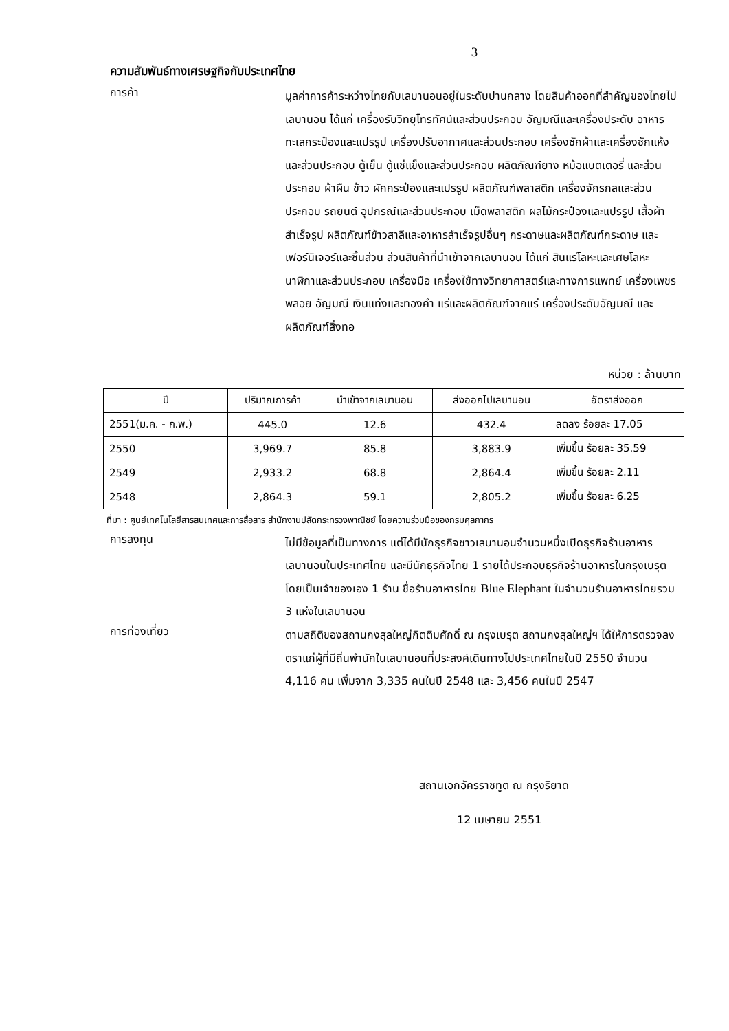3
ความสัมพันธ์ทางเศรษฐกิจกับประเทศไทย
การค้า
มูลค่าการค้าระหว่างไทยกับเลบานอนอยู่ในระดับปานกลาง โดยสินค้าออกที่สำคัญของไทยไปเลบานอน ได้แก่ เครื่องรับวิทยุโทรทัศน์และส่วนประกอบ อัญมณีและเครื่องประดับ อาหารทะเลกระป๋องและแปรรูป เครื่องปรับอากาศและส่วนประกอบ เครื่องซักผ้าและเครื่องซักแห้งและส่วนประกอบ ตู้เย็น ตู้แช่แข็งและส่วนประกอบ ผลิตภัณฑ์ยาง หม้อแบตเตอรี่ และส่วนประกอบ ผ้าผืน ข้าว ผักกระป๋องและแปรรูป ผลิตภัณฑ์พลาสติก เครื่องจักรกลและส่วนประกอบ รถยนต์ อุปกรณ์และส่วนประกอบ เม็ดพลาสติก ผลไม้กระป๋องและแปรรูป เสื้อผ้าสำเร็จรูป ผลิตภัณฑ์ข้าวสาลีและอาหารสำเร็จรูปอื่นๆ กระดาษและผลิตภัณฑ์กระดาษ และเฟอร์นิเจอร์และชิ้นส่วน ส่วนสินค้าที่นำเข้าจากเลบานอน ได้แก่ สินแร่โลหะและเศษโลหะ นาฬิกาและส่วนประกอบ เครื่องมือ เครื่องใช้ทางวิทยาศาสตร์และทางการแพทย์ เครื่องเพชรพลอย อัญมณี เงินแท่งและทองคำ แร่และผลิตภัณฑ์จากแร่ เครื่องประดับอัญมณี และผลิตภัณฑ์สิ่งทอ
หน่วย : ล้านบาท
| ปี | ปริมาณการค้า | นำเข้าจากเลบานอน | ส่งออกไปเลบานอน | อัตราส่งออก |
| --- | --- | --- | --- | --- |
| 2551(ม.ค. - ก.พ.) | 445.0 | 12.6 | 432.4 | ลดลง ร้อยละ 17.05 |
| 2550 | 3,969.7 | 85.8 | 3,883.9 | เพิ่มขึ้น ร้อยละ 35.59 |
| 2549 | 2,933.2 | 68.8 | 2,864.4 | เพิ่มขึ้น ร้อยละ 2.11 |
| 2548 | 2,864.3 | 59.1 | 2,805.2 | เพิ่มขึ้น ร้อยละ 6.25 |
ที่มา : ศูนย์เทคโนโลยีสารสนเทศและการสื่อสาร สำนักงานปลัดกระทรวงพาณิชย์ โดยความร่วมมือของกรมศุลกากร
การลงทุน
ไม่มีข้อมูลที่เป็นทางการ แต่ได้มีนักธุรกิจชาวเลบานอนจำนวนหนึ่งเปิดธุรกิจร้านอาหารเลบานอนในประเทศไทย และมีนักธุรกิจไทย 1 รายได้ประกอบธุรกิจร้านอาหารในกรุงเบรุตโดยเป็นเจ้าของเอง 1 ร้าน ชื่อร้านอาหารไทย Blue Elephant ในจำนวนร้านอาหารไทยรวม 3 แห่งในเลบานอน
การท่องเที่ยว
ตามสถิติของสถานกงสุลใหญ่กิตติมศักดิ์ ณ กรุงเบรุต สถานกงสุลใหญ่ฯ ได้ให้การตรวจลงตราแก่ผู้ที่มีถิ่นพำนักในเลบานอนที่ประสงค์เดินทางไปประเทศไทยในปี 2550 จำนวน 4,116 คน เพิ่มจาก 3,335 คนในปี 2548 และ 3,456 คนในปี 2547
สถานเอกอัครราชทูต ณ กรุงริยาด
12 เมษายน 2551